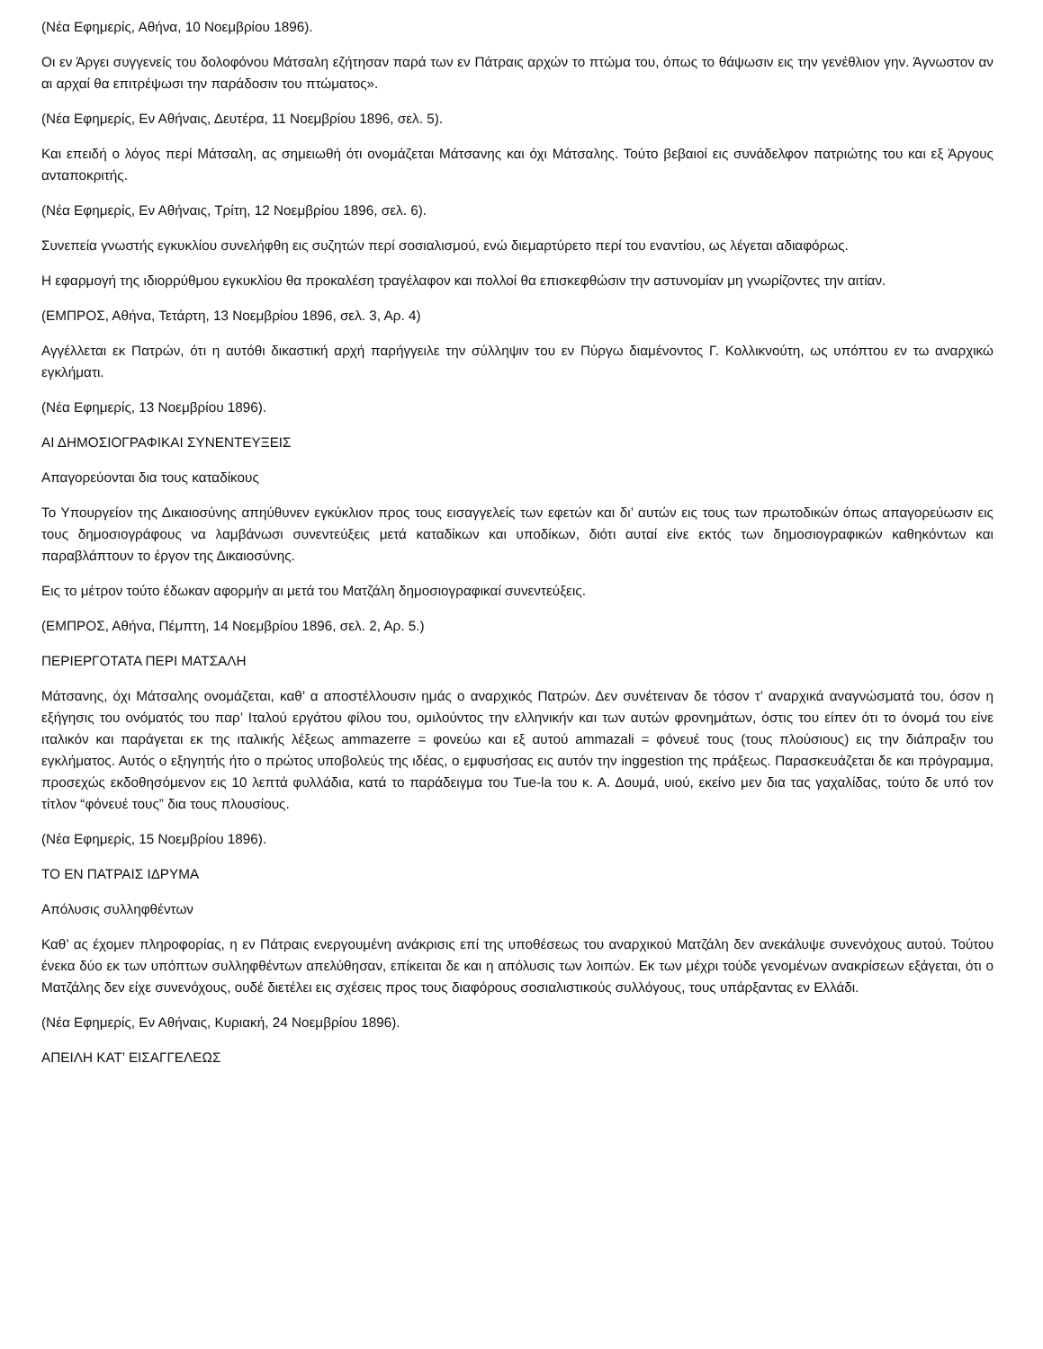(Νέα Εφημερίς, Αθήνα, 10 Νοεμβρίου 1896).
Οι εν Άργει συγγενείς του δολοφόνου Μάτσαλη εζήτησαν παρά των εν Πάτραις αρχών το πτώμα του, όπως το θάψωσιν εις την γενέθλιον γην. Άγνωστον αν αι αρχαί θα επιτρέψωσι την παράδοσιν του πτώματος».
(Νέα Εφημερίς, Εν Αθήναις, Δευτέρα, 11 Νοεμβρίου 1896, σελ. 5).
Και επειδή ο λόγος περί Μάτσαλη, ας σημειωθή ότι ονομάζεται Μάτσανης και όχι Μάτσαλης. Τούτο βεβαιοί εις συνάδελφον πατριώτης του και εξ Άργους ανταποκριτής.
(Νέα Εφημερίς, Εν Αθήναις, Τρίτη, 12 Νοεμβρίου 1896, σελ. 6).
Συνεπεία γνωστής εγκυκλίου συνελήφθη εις συζητών περί σοσιαλισμού, ενώ διεμαρτύρετο περί του εναντίου, ως λέγεται αδιαφόρως.
Η εφαρμογή της ιδιορρύθμου εγκυκλίου θα προκαλέση τραγέλαφον και πολλοί θα επισκεφθώσιν την αστυνομίαν μη γνωρίζοντες την αιτίαν.
(ΕΜΠΡΟΣ, Αθήνα, Τετάρτη, 13 Νοεμβρίου 1896, σελ. 3, Αρ. 4)
Αγγέλλεται εκ Πατρών, ότι η αυτόθι δικαστική αρχή παρήγγειλε την σύλληψιν του εν Πύργω διαμένοντος Γ. Κολλικνούτη, ως υπόπτου εν τω αναρχικώ εγκλήματι.
(Νέα Εφημερίς, 13 Νοεμβρίου 1896).
ΑΙ ΔΗΜΟΣΙΟΓΡΑΦΙΚΑΙ ΣΥΝΕΝΤΕΥΞΕΙΣ
Απαγορεύονται δια τους καταδίκους
Το Υπουργείον της Δικαιοσύνης απηύθυνεν εγκύκλιον προς τους εισαγγελείς των εφετών και δι’ αυτών εις τους των πρωτοδικών όπως απαγορεύωσιν εις τους δημοσιογράφους να λαμβάνωσι συνεντεύξεις μετά καταδίκων και υποδίκων, διότι αυταί είνε εκτός των δημοσιογραφικών καθηκόντων και παραβλάπτουν το έργον της Δικαιοσύνης.
Εις το μέτρον τούτο έδωκαν αφορμήν αι μετά του Ματζάλη δημοσιογραφικαί συνεντεύξεις.
(ΕΜΠΡΟΣ, Αθήνα, Πέμπτη, 14 Νοεμβρίου 1896, σελ. 2, Αρ. 5.)
ΠΕΡΙΕΡΓΟΤΑΤΑ ΠΕΡΙ ΜΑΤΣΑΛΗ
Μάτσανης, όχι Μάτσαλης ονομάζεται, καθ’ α αποστέλλουσιν ημάς ο αναρχικός Πατρών. Δεν συνέτειναν δε τόσον τ’ αναρχικά αναγνώσματά του, όσον η εξήγησις του ονόματός του παρ’ Ιταλού εργάτου φίλου του, ομιλούντος την ελληνικήν και των αυτών φρονημάτων, όστις του είπεν ότι το όνομά του είνε ιταλικόν και παράγεται εκ της ιταλικής λέξεως ammazerre = φονεύω και εξ αυτού ammazali = φόνευέ τους (τους πλούσιους) εις την διάπραξιν του εγκλήματος. Αυτός ο εξηγητής ήτο ο πρώτος υποβολεύς της ιδέας, ο εμφυσήσας εις αυτόν την inggestion της πράξεως. Παρασκευάζεται δε και πρόγραμμα, προσεχώς εκδοθησόμενον εις 10 λεπτά φυλλάδια, κατά το παράδειγμα του Tue-la του κ. Α. Δουμά, υιού, εκείνο μεν δια τας γαχαλίδας, τούτο δε υπό τον τίτλον “φόνευέ τους” δια τους πλουσίους.
(Νέα Εφημερίς, 15 Νοεμβρίου 1896).
ΤΟ ΕΝ ΠΑΤΡΑΙΣ ΙΔΡΥΜΑ
Απόλυσις συλληφθέντων
Καθ’ ας έχομεν πληροφορίας, η εν Πάτραις ενεργουμένη ανάκρισις επί της υποθέσεως του αναρχικού Ματζάλη δεν ανεκάλυψε συνενόχους αυτού. Τούτου ένεκα δύο εκ των υπόπτων συλληφθέντων απελύθησαν, επίκειται δε και η απόλυσις των λοιπών. Εκ των μέχρι τούδε γενομένων ανακρίσεων εξάγεται, ότι ο Ματζάλης δεν είχε συνενόχους, ουδέ διετέλει εις σχέσεις προς τους διαφόρους σοσιαλιστικούς συλλόγους, τους υπάρξαντας εν Ελλάδι.
(Νέα Εφημερίς, Εν Αθήναις, Κυριακή, 24 Νοεμβρίου 1896).
ΑΠΕΙΛΗ ΚΑΤ’ ΕΙΣΑΓΓΕΛΕΩΣ